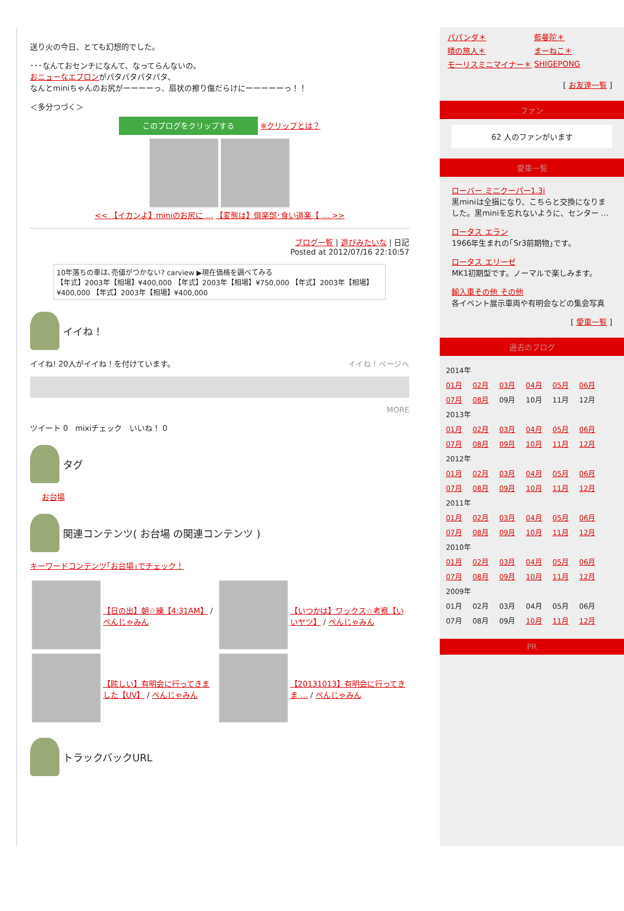送り火の今日、とても幻想的でした。
･･･なんておセンチになんて、なってらんないの。
おニューなエプロンがパタパタパタパタ、
なんとminiちゃんのお尻がーーーーっ、扇状の擦り傷だらけにーーーーーっ！！
＜多分つづく＞
このブログをクリップする ※クリップとは？
<< 【イカンよ】miniのお尻に … 【変態は】倶楽部･食い道楽【 … >>
ブログ一覧 | 遊びみたいな | 日記
Posted at 2012/07/16 22:10:57
10年落ちの車は､売値がつかない? carview ▶現在価格を調べてみる
【年式】2003年【相場】¥400,000 【年式】2003年【相場】¥750,000 【年式】2003年【相場】¥400,000 【年式】2003年【相場】¥400,000
イイね！
イイね! 20人がイイね！を付けています。 イイね！ページへ
MORE
ツイート 0 mixiチェック いいね！ 0
タグ
お台場
関連コンテンツ( お台場 の関連コンテンツ )
キーワードコンテンツ｢お台場｣でチェック！
| | 【日の出】朝☆練【4:31AM】 / ぺんじゃみん | | 【いつかは】ワックス☆考察【いいヤツ】 / ぺんじゃみん |
| | 【眩しい】有明会に行ってきました【UV】 / ぺんじゃみん | | 【20131013】有明会に行ってきま … / ぺんじゃみん |
トラックバックURL
| パパンダ＊ | 藍曼陀＊ |
| 晴の旅人＊ | まーねこ＊ |
| モーリスミニマイナー＊ | SHIGEPONG |
[ お友達一覧 ]
ファン
62 人のファンがいます
愛車一覧
ローバー ミニクーパー1.3i
黒miniは全損になり、こちらと交換になりました。黒miniを忘れないように、センター …
ロータス エラン
1966年生まれの｢Sr3前期物｣です。
ロータス エリーゼ
MK1初期型です。ノーマルで楽しみます。
輸入車その他 その他
各イベント展示車両や有明会などの集会写真
[ 愛車一覧 ]
過去のブログ
| 2014年 | | | | | |
| 01月 | 02月 | 03月 | 04月 | 05月 | 06月 |
| 07月 | 08月 | 09月 | 10月 | 11月 | 12月 |
| 2013年 | | | | | |
| 01月 | 02月 | 03月 | 04月 | 05月 | 06月 |
| 07月 | 08月 | 09月 | 10月 | 11月 | 12月 |
| 2012年 | | | | | |
| 01月 | 02月 | 03月 | 04月 | 05月 | 06月 |
| 07月 | 08月 | 09月 | 10月 | 11月 | 12月 |
| 2011年 | | | | | |
| 01月 | 02月 | 03月 | 04月 | 05月 | 06月 |
| 07月 | 08月 | 09月 | 10月 | 11月 | 12月 |
| 2010年 | | | | | |
| 01月 | 02月 | 03月 | 04月 | 05月 | 06月 |
| 07月 | 08月 | 09月 | 10月 | 11月 | 12月 |
| 2009年 | | | | | |
| 01月 | 02月 | 03月 | 04月 | 05月 | 06月 |
| 07月 | 08月 | 09月 | 10月 | 11月 | 12月 |
PR